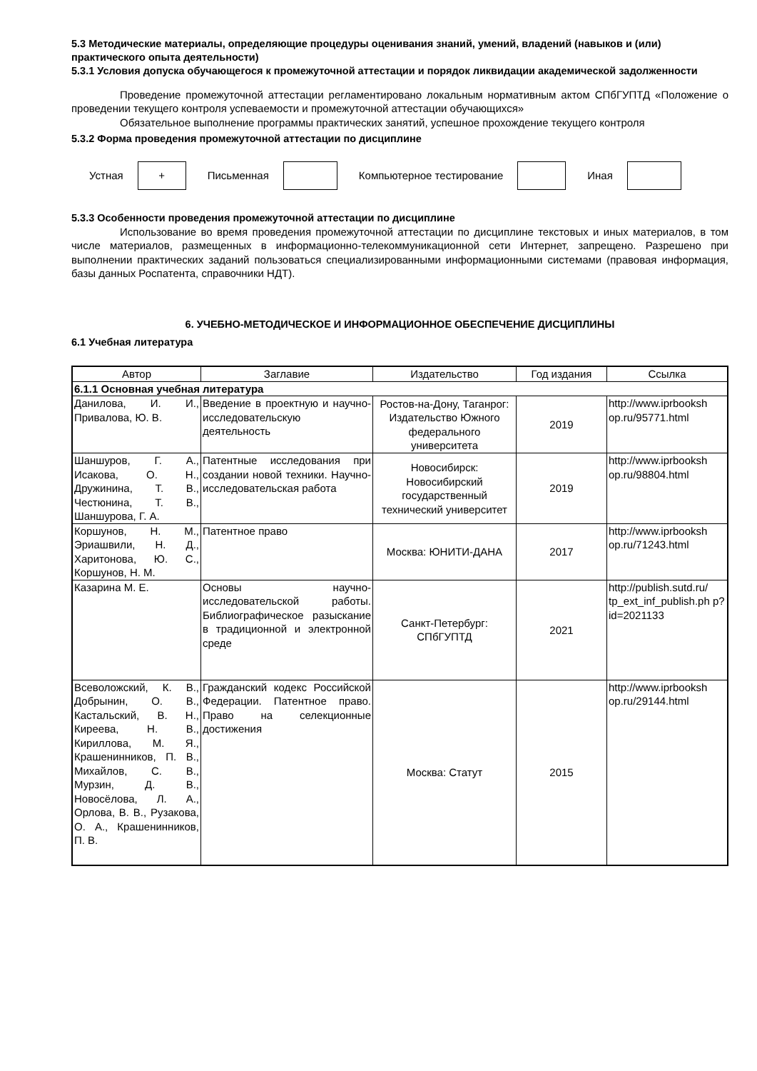5.3 Методические материалы, определяющие процедуры оценивания знаний, умений, владений (навыков и (или) практического опыта деятельности)
5.3.1 Условия допуска обучающегося к промежуточной аттестации и порядок ликвидации академической задолженности
Проведение промежуточной аттестации регламентировано локальным нормативным актом СПбГУПТД «Положение о проведении текущего контроля успеваемости и промежуточной аттестации обучающихся»
Обязательное выполнение программы практических занятий, успешное прохождение текущего контроля
5.3.2 Форма проведения промежуточной аттестации по дисциплине
Устная
+
Письменная Компьютерное тестирование Иная
5.3.3 Особенности проведения промежуточной аттестации по дисциплине
Использование во время проведения промежуточной аттестации по дисциплине текстовых и иных материалов, в том числе материалов, размещенных в информационно-телекоммуникационной сети Интернет, запрещено. Разрешено при выполнении практических заданий пользоваться специализированными информационными системами (правовая информация, базы данных Роспатента, справочники НДТ).
6. УЧЕБНО-МЕТОДИЧЕСКОЕ И ИНФОРМАЦИОННОЕ ОБЕСПЕЧЕНИЕ ДИСЦИПЛИНЫ
6.1 Учебная литература
| Автор | Заглавие | Издательство | Год издания | Ссылка |
| --- | --- | --- | --- | --- |
| 6.1.1 Основная учебная литература | | | | |
| Данилова, И. И., Привалова, Ю. В. | Введение в проектную и научно-исследовательскую деятельность | Ростов-на-Дону, Таганрог: Издательство Южного федерального университета | 2019 | http://www.iprbooksh op.ru/95771.html |
| Шаншуров, Г. А., Исакова, О. Н., Дружинина, Т. В., Честюнина, Т. В., Шаншурова, Г. А. | Патентные исследования при создании новой техники. Научно- исследовательская работа | Новосибирск: Новосибирский государственный технический университет | 2019 | http://www.iprbooksh op.ru/98804.html |
| Коршунов, Н. М., Эриашвили, Н. Д., Харитонова, Ю. С., Коршунов, Н. М. | Патентное право | Москва: ЮНИТИ-ДАНА | 2017 | http://www.iprbooksh op.ru/71243.html |
| Казарина М. Е. | Основы научно-исследовательской работы. Библиографическое разыскание в традиционной и электронной среде | Санкт-Петербург: СПбГУПТД | 2021 | http://publish.sutd.ru/ tp_ext_inf_publish.ph p?id=2021133 |
| Всеволожский, К. В., Добрынин, О. В., Кастальский, В. Н., Киреева, Н. В., Кириллова, М. Я., Крашенинников, П. В., Михайлов, С. В., Мурзин, Д. В., Новосёлова, Л. А., Орлова, В. В., Рузакова, О. А., Крашенинников, П. В. | Гражданский кодекс Российской Федерации. Патентное право. Право на селекционные достижения | Москва: Статут | 2015 | http://www.iprbooksh op.ru/29144.html |